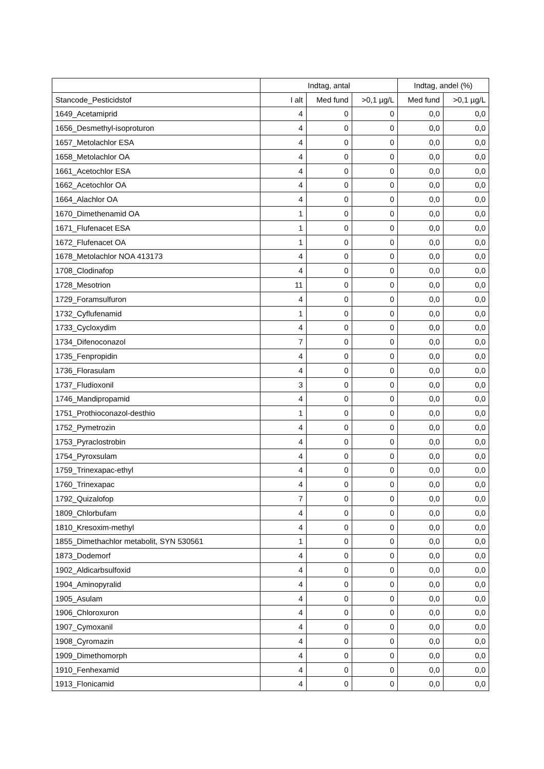| | Indtag, antal | | | Indtag, andel (%) | |
| --- | --- | --- | --- | --- | --- |
| Stancode_Pesticidstof | I alt | Med fund | >0,1 µg/L | Med fund | >0,1 µg/L |
| 1649_Acetamiprid | 4 | 0 | 0 | 0,0 | 0,0 |
| 1656_Desmethyl-isoproturon | 4 | 0 | 0 | 0,0 | 0,0 |
| 1657_Metolachlor ESA | 4 | 0 | 0 | 0,0 | 0,0 |
| 1658_Metolachlor OA | 4 | 0 | 0 | 0,0 | 0,0 |
| 1661_Acetochlor ESA | 4 | 0 | 0 | 0,0 | 0,0 |
| 1662_Acetochlor OA | 4 | 0 | 0 | 0,0 | 0,0 |
| 1664_Alachlor OA | 4 | 0 | 0 | 0,0 | 0,0 |
| 1670_Dimethenamid OA | 1 | 0 | 0 | 0,0 | 0,0 |
| 1671_Flufenacet ESA | 1 | 0 | 0 | 0,0 | 0,0 |
| 1672_Flufenacet OA | 1 | 0 | 0 | 0,0 | 0,0 |
| 1678_Metolachlor NOA 413173 | 4 | 0 | 0 | 0,0 | 0,0 |
| 1708_Clodinafop | 4 | 0 | 0 | 0,0 | 0,0 |
| 1728_Mesotrion | 11 | 0 | 0 | 0,0 | 0,0 |
| 1729_Foramsulfuron | 4 | 0 | 0 | 0,0 | 0,0 |
| 1732_Cyflufenamid | 1 | 0 | 0 | 0,0 | 0,0 |
| 1733_Cycloxydim | 4 | 0 | 0 | 0,0 | 0,0 |
| 1734_Difenoconazol | 7 | 0 | 0 | 0,0 | 0,0 |
| 1735_Fenpropidin | 4 | 0 | 0 | 0,0 | 0,0 |
| 1736_Florasulam | 4 | 0 | 0 | 0,0 | 0,0 |
| 1737_Fludioxonil | 3 | 0 | 0 | 0,0 | 0,0 |
| 1746_Mandipropamid | 4 | 0 | 0 | 0,0 | 0,0 |
| 1751_Prothioconazol-desthio | 1 | 0 | 0 | 0,0 | 0,0 |
| 1752_Pymetrozin | 4 | 0 | 0 | 0,0 | 0,0 |
| 1753_Pyraclostrobin | 4 | 0 | 0 | 0,0 | 0,0 |
| 1754_Pyroxsulam | 4 | 0 | 0 | 0,0 | 0,0 |
| 1759_Trinexapac-ethyl | 4 | 0 | 0 | 0,0 | 0,0 |
| 1760_Trinexapac | 4 | 0 | 0 | 0,0 | 0,0 |
| 1792_Quizalofop | 7 | 0 | 0 | 0,0 | 0,0 |
| 1809_Chlorbufam | 4 | 0 | 0 | 0,0 | 0,0 |
| 1810_Kresoxim-methyl | 4 | 0 | 0 | 0,0 | 0,0 |
| 1855_Dimethachlor metabolit, SYN 530561 | 1 | 0 | 0 | 0,0 | 0,0 |
| 1873_Dodemorf | 4 | 0 | 0 | 0,0 | 0,0 |
| 1902_Aldicarbsulfoxid | 4 | 0 | 0 | 0,0 | 0,0 |
| 1904_Aminopyralid | 4 | 0 | 0 | 0,0 | 0,0 |
| 1905_Asulam | 4 | 0 | 0 | 0,0 | 0,0 |
| 1906_Chloroxuron | 4 | 0 | 0 | 0,0 | 0,0 |
| 1907_Cymoxanil | 4 | 0 | 0 | 0,0 | 0,0 |
| 1908_Cyromazin | 4 | 0 | 0 | 0,0 | 0,0 |
| 1909_Dimethomorph | 4 | 0 | 0 | 0,0 | 0,0 |
| 1910_Fenhexamid | 4 | 0 | 0 | 0,0 | 0,0 |
| 1913_Flonicamid | 4 | 0 | 0 | 0,0 | 0,0 |